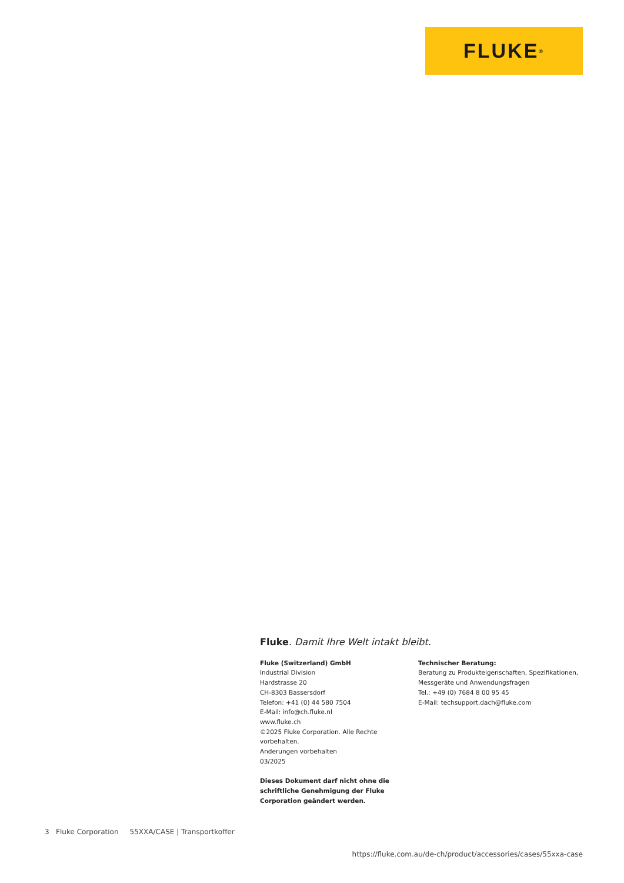FLUKE ®
Fluke. Damit Ihre Welt intakt bleibt.
Fluke (Switzerland) GmbH
Industrial Division
Hardstrasse 20
CH-8303 Bassersdorf
Telefon: +41 (0) 44 580 7504
E-Mail: info@ch.fluke.nl
www.fluke.ch
©2025 Fluke Corporation. Alle Rechte vorbehalten.
Anderungen vorbehalten
03/2025
Dieses Dokument darf nicht ohne die schriftliche Genehmigung der Fluke Corporation geändert werden.
Technischer Beratung:
Beratung zu Produkteigenschaften, Spezifikationen, Messgeräte und Anwendungsfragen
Tel.: +49 (0) 7684 8 00 95 45
E-Mail: techsupport.dach@fluke.com
3 Fluke Corporation 55XXA/CASE | Transportkoffer
https://fluke.com.au/de-ch/product/accessories/cases/55xxa-case